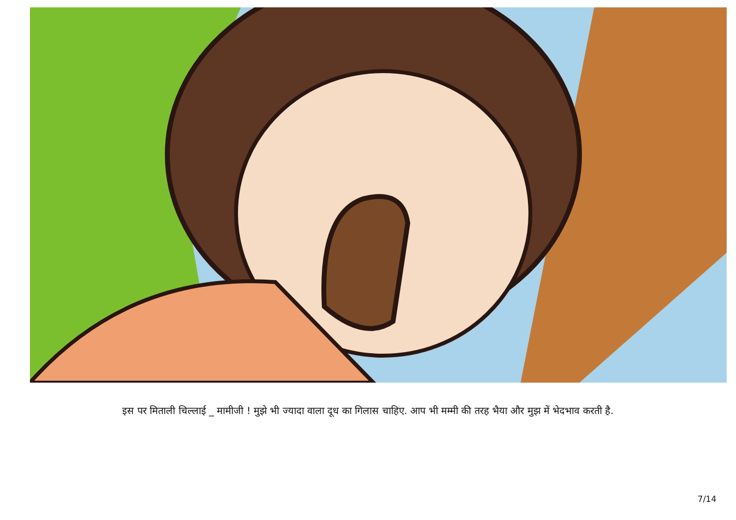इस पर मिताली चिल्लाई _ मामीजी ! मुझे भी ज्यादा वाला दूध का गिलास चाहिए. आप भी मम्मी की तरह भैया और मुझ में भेदभाव करती है.
7/14